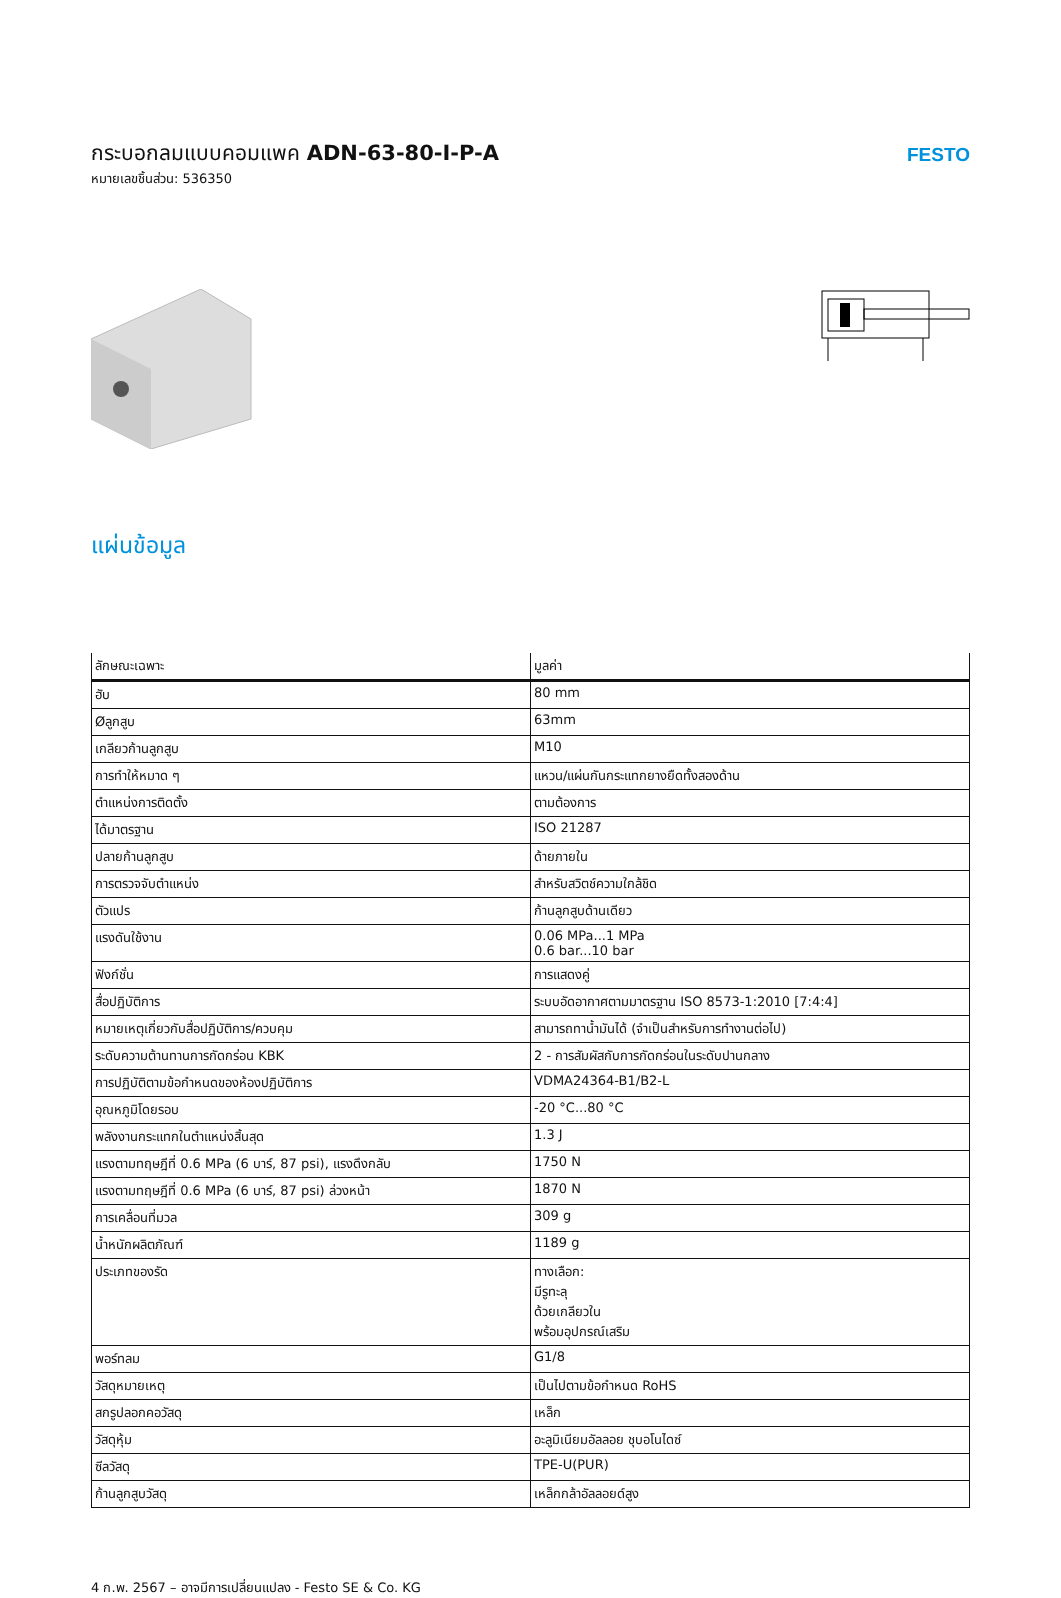กระบอกลมแบบคอมแพค ADN-63-80-I-P-A
หมายเลขชิ้นส่วน: 536350
FESTO
แผ่นข้อมูล
| ลักษณะเฉพาะ | มูลค่า |
| --- | --- |
| ฮับ | 80 mm |
| Øลูกสูบ | 63mm |
| เกลียวก้านลูกสูบ | M10 |
| การทำให้หมาด ๆ | แหวน/แผ่นกันกระแทกยางยืดทั้งสองด้าน |
| ตำแหน่งการติดตั้ง | ตามต้องการ |
| ได้มาตรฐาน | ISO 21287 |
| ปลายก้านลูกสูบ | ด้ายภายใน |
| การตรวจจับตำแหน่ง | สำหรับสวิตช์ความใกล้ชิด |
| ตัวแปร | ก้านลูกสูบด้านเดียว |
| แรงดันใช้งาน | 0.06 MPa...1 MPa 0.6 bar...10 bar |
| ฟังก์ชั่น | การแสดงคู่ |
| สื่อปฏิบัติการ | ระบบอัดอากาศตามมาตรฐาน ISO 8573-1:2010 [7:4:4] |
| หมายเหตุเกี่ยวกับสื่อปฏิบัติการ/ควบคุม | สามารถทาน้ำมันได้ (จำเป็นสำหรับการทำงานต่อไป) |
| ระดับความต้านทานการกัดกร่อน KBK | 2 - การสัมผัสกับการกัดกร่อนในระดับปานกลาง |
| การปฏิบัติตามข้อกำหนดของห้องปฏิบัติการ | VDMA24364-B1/B2-L |
| อุณหภูมิโดยรอบ | -20 °C...80 °C |
| พลังงานกระแทกในตำแหน่งสิ้นสุด | 1.3 J |
| แรงตามทฤษฎีที่ 0.6 MPa (6 บาร์, 87 psi), แรงดึงกลับ | 1750 N |
| แรงตามทฤษฎีที่ 0.6 MPa (6 บาร์, 87 psi) ล่วงหน้า | 1870 N |
| การเคลื่อนที่มวล | 309 g |
| น้ำหนักผลิตภัณฑ์ | 1189 g |
| ประเภทของรัด | ทางเลือก: มีรูทะลุ ด้วยเกลียวใน พร้อมอุปกรณ์เสริม |
| พอร์ทลม | G1/8 |
| วัสดุหมายเหตุ | เป็นไปตามข้อกำหนด RoHS |
| สกรูปลอกคอวัสดุ | เหล็ก |
| วัสดุหุ้ม | อะลูมิเนียมอัลลอย ชุบอโนไดซ์ |
| ซีลวัสดุ | TPE-U(PUR) |
| ก้านลูกสูบวัสดุ | เหล็กกล้าอัลลอยด์สูง |
4 ก.พ. 2567 – อาจมีการเปลี่ยนแปลง - Festo SE & Co. KG